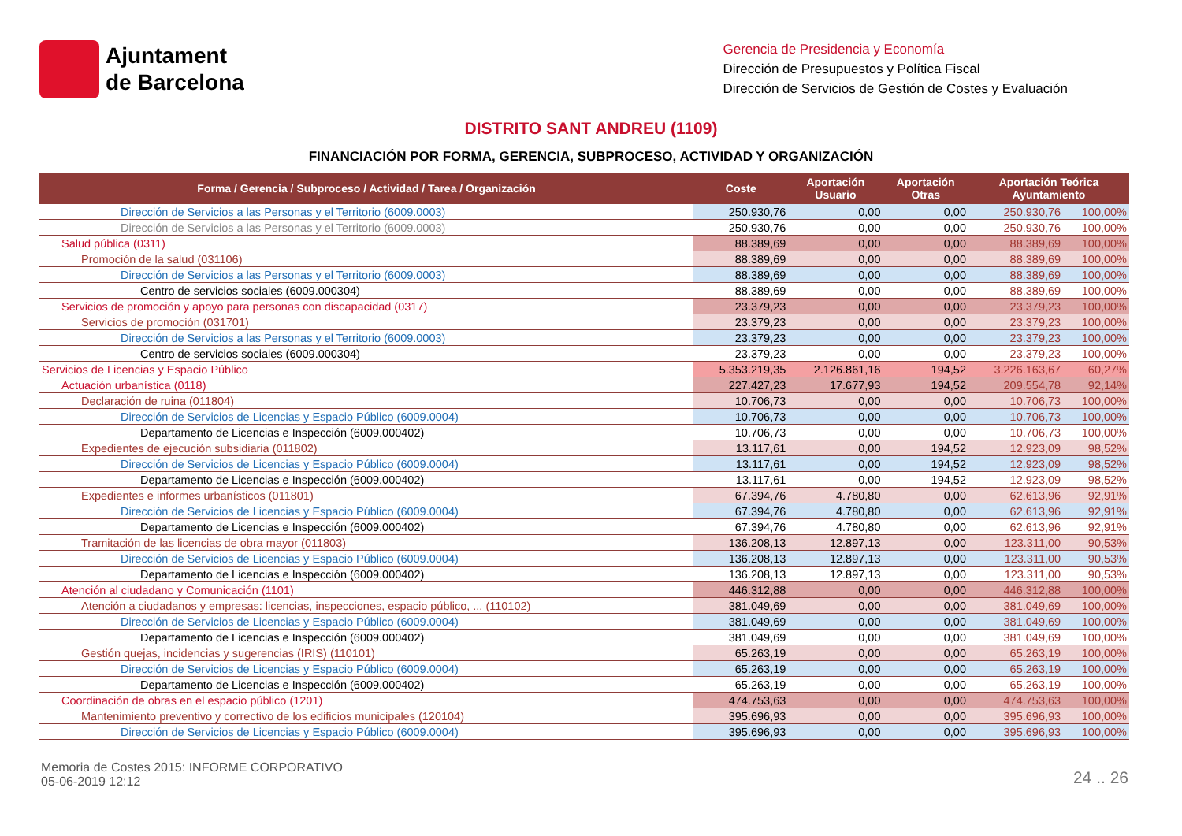Ajuntament
de Barcelona
Gerencia de Presidencia y Economía
Dirección de Presupuestos y Política Fiscal
Dirección de Servicios de Gestión de Costes y Evaluación
DISTRITO SANT ANDREU (1109)
FINANCIACIÓN POR FORMA, GERENCIA, SUBPROCESO, ACTIVIDAD Y ORGANIZACIÓN
| Forma / Gerencia / Subproceso / Actividad / Tarea / Organización | Coste | Aportación Usuario | Aportación Otras | Aportación Teórica Ayuntamiento | |
| --- | --- | --- | --- | --- | --- |
| Dirección de Servicios a las Personas y el Territorio (6009.0003) | 250.930,76 | 0,00 | 0,00 | 250.930,76 | 100,00% |
| Dirección de Servicios a las Personas y el Territorio (6009.0003) | 250.930,76 | 0,00 | 0,00 | 250.930,76 | 100,00% |
| Salud pública (0311) | 88.389,69 | 0,00 | 0,00 | 88.389,69 | 100,00% |
| Promoción de la salud (031106) | 88.389,69 | 0,00 | 0,00 | 88.389,69 | 100,00% |
| Dirección de Servicios a las Personas y el Territorio (6009.0003) | 88.389,69 | 0,00 | 0,00 | 88.389,69 | 100,00% |
| Centro de servicios sociales (6009.000304) | 88.389,69 | 0,00 | 0,00 | 88.389,69 | 100,00% |
| Servicios de promoción y apoyo para personas con discapacidad (0317) | 23.379,23 | 0,00 | 0,00 | 23.379,23 | 100,00% |
| Servicios de promoción (031701) | 23.379,23 | 0,00 | 0,00 | 23.379,23 | 100,00% |
| Dirección de Servicios a las Personas y el Territorio (6009.0003) | 23.379,23 | 0,00 | 0,00 | 23.379,23 | 100,00% |
| Centro de servicios sociales (6009.000304) | 23.379,23 | 0,00 | 0,00 | 23.379,23 | 100,00% |
| Servicios de Licencias y Espacio Público | 5.353.219,35 | 2.126.861,16 | 194,52 | 3.226.163,67 | 60,27% |
| Actuación urbanística (0118) | 227.427,23 | 17.677,93 | 194,52 | 209.554,78 | 92,14% |
| Declaración de ruina (011804) | 10.706,73 | 0,00 | 0,00 | 10.706,73 | 100,00% |
| Dirección de Servicios de Licencias y Espacio Público (6009.0004) | 10.706,73 | 0,00 | 0,00 | 10.706,73 | 100,00% |
| Departamento de Licencias e Inspección (6009.000402) | 10.706,73 | 0,00 | 0,00 | 10.706,73 | 100,00% |
| Expedientes de ejecución subsidiaria (011802) | 13.117,61 | 0,00 | 194,52 | 12.923,09 | 98,52% |
| Dirección de Servicios de Licencias y Espacio Público (6009.0004) | 13.117,61 | 0,00 | 194,52 | 12.923,09 | 98,52% |
| Departamento de Licencias e Inspección (6009.000402) | 13.117,61 | 0,00 | 194,52 | 12.923,09 | 98,52% |
| Expedientes e informes urbanísticos (011801) | 67.394,76 | 4.780,80 | 0,00 | 62.613,96 | 92,91% |
| Dirección de Servicios de Licencias y Espacio Público (6009.0004) | 67.394,76 | 4.780,80 | 0,00 | 62.613,96 | 92,91% |
| Departamento de Licencias e Inspección (6009.000402) | 67.394,76 | 4.780,80 | 0,00 | 62.613,96 | 92,91% |
| Tramitación de las licencias de obra mayor (011803) | 136.208,13 | 12.897,13 | 0,00 | 123.311,00 | 90,53% |
| Dirección de Servicios de Licencias y Espacio Público (6009.0004) | 136.208,13 | 12.897,13 | 0,00 | 123.311,00 | 90,53% |
| Departamento de Licencias e Inspección (6009.000402) | 136.208,13 | 12.897,13 | 0,00 | 123.311,00 | 90,53% |
| Atención al ciudadano y Comunicación (1101) | 446.312,88 | 0,00 | 0,00 | 446.312,88 | 100,00% |
| Atención a ciudadanos y empresas: licencias, inspecciones, espacio público, ... (110102) | 381.049,69 | 0,00 | 0,00 | 381.049,69 | 100,00% |
| Dirección de Servicios de Licencias y Espacio Público (6009.0004) | 381.049,69 | 0,00 | 0,00 | 381.049,69 | 100,00% |
| Departamento de Licencias e Inspección (6009.000402) | 381.049,69 | 0,00 | 0,00 | 381.049,69 | 100,00% |
| Gestión quejas, incidencias y sugerencias (IRIS) (110101) | 65.263,19 | 0,00 | 0,00 | 65.263,19 | 100,00% |
| Dirección de Servicios de Licencias y Espacio Público (6009.0004) | 65.263,19 | 0,00 | 0,00 | 65.263,19 | 100,00% |
| Departamento de Licencias e Inspección (6009.000402) | 65.263,19 | 0,00 | 0,00 | 65.263,19 | 100,00% |
| Coordinación de obras en el espacio público (1201) | 474.753,63 | 0,00 | 0,00 | 474.753,63 | 100,00% |
| Mantenimiento preventivo y correctivo de los edificios municipales (120104) | 395.696,93 | 0,00 | 0,00 | 395.696,93 | 100,00% |
| Dirección de Servicios de Licencias y Espacio Público (6009.0004) | 395.696,93 | 0,00 | 0,00 | 395.696,93 | 100,00% |
Memoria de Costes 2015: INFORME CORPORATIVO
05-06-2019 12:12
24 .. 26